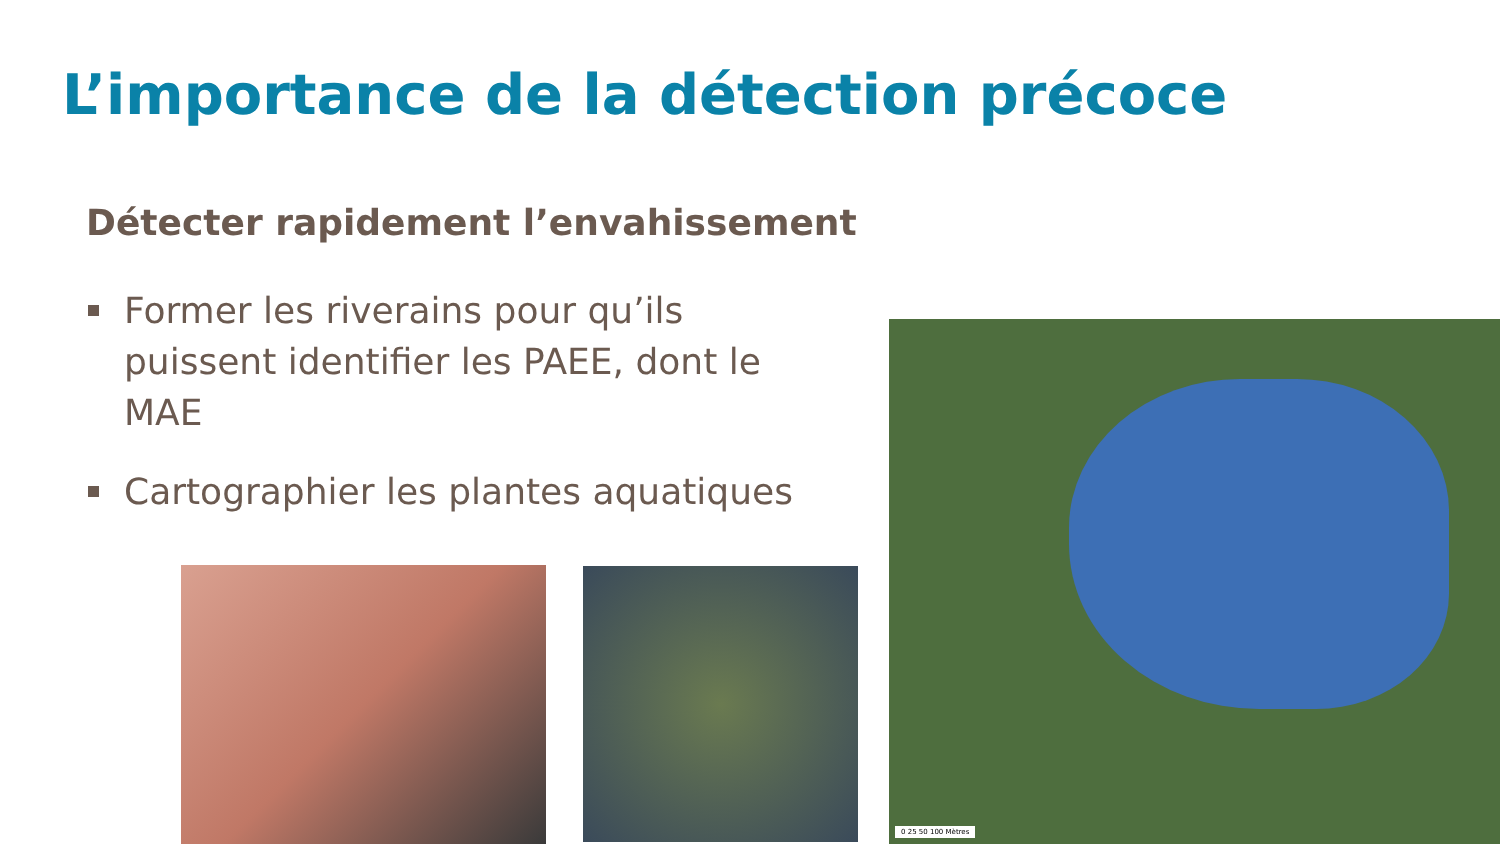L’importance de la détection précoce
Détecter rapidement l’envahissement
Former les riverains pour qu’ils puissent identifier les PAEE, dont le MAE
Cartographier les plantes aquatiques
0 25 50 100 Mètres